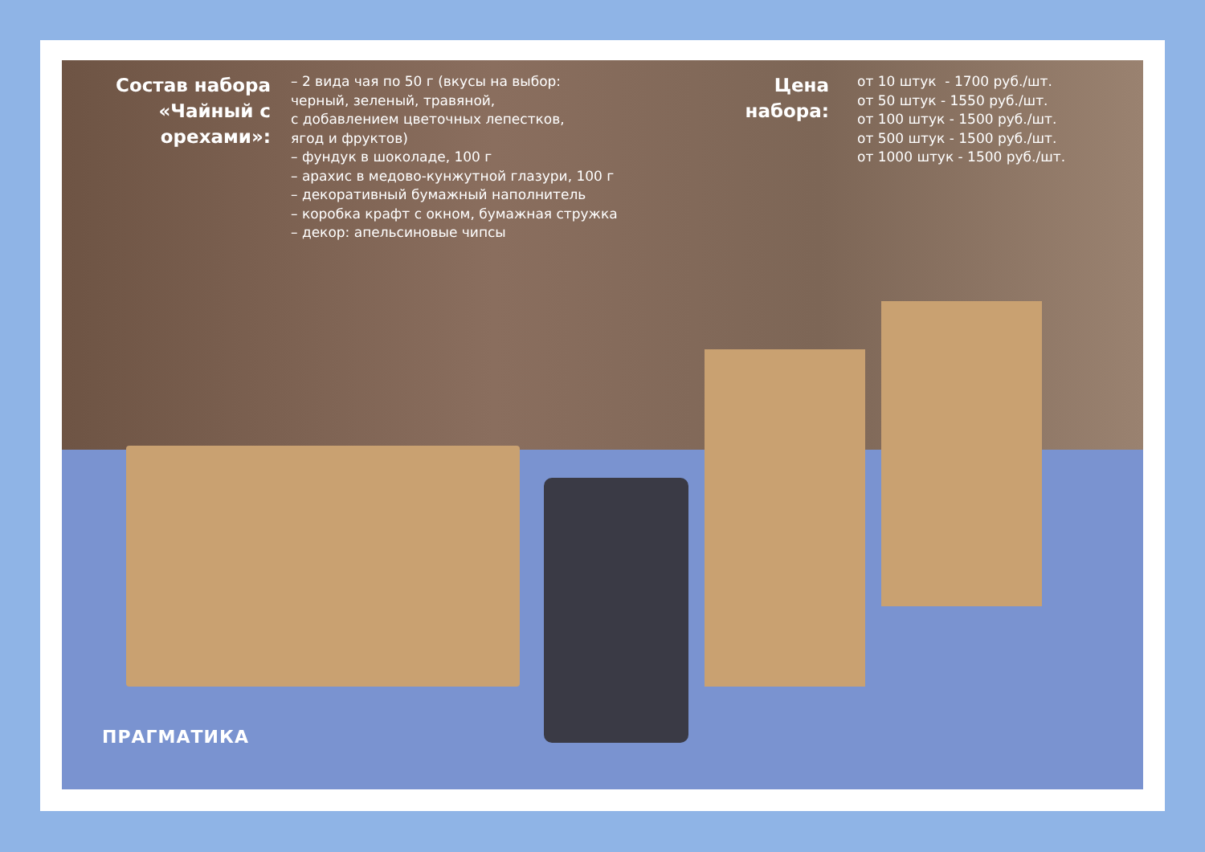Состав набора «Чайный с орехами»:
– 2 вида чая по 50 г (вкусы на выбор:
черный, зеленый, травяной,
с добавлением цветочных лепестков,
ягод и фруктов)
– фундук в шоколаде, 100 г
– арахис в медово-кунжутной глазури, 100 г
– декоративный бумажный наполнитель
– коробка крафт с окном, бумажная стружка
– декор: апельсиновые чипсы
Цена набора:
от 10 штук - 1700 руб./шт. от 50 штук - 1550 руб./шт. от 100 штук - 1500 руб./шт. от 500 штук - 1500 руб./шт. от 1000 штук - 1500 руб./шт.
ПРАГМАТИКА